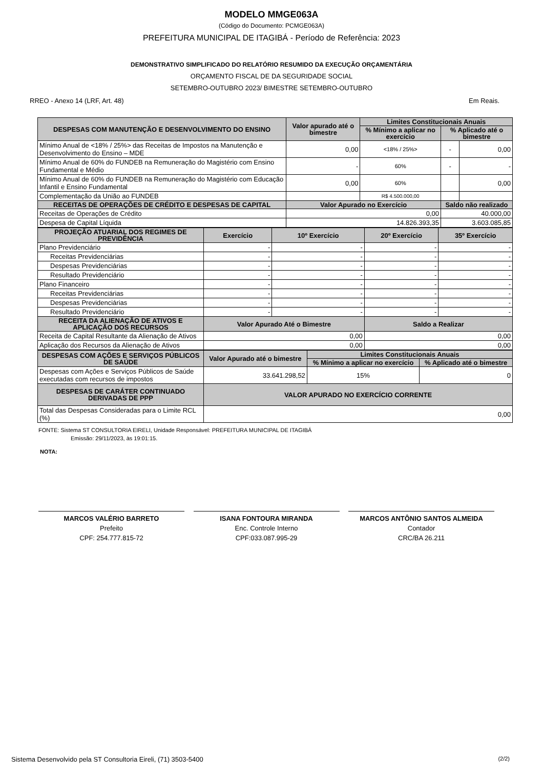MODELO MMGE063A
(Código do Documento: PCMGE063A)
PREFEITURA MUNICIPAL DE ITAGIBÁ - Período de Referência: 2023
DEMONSTRATIVO SIMPLIFICADO DO RELATÓRIO RESUMIDO DA EXECUÇÃO ORÇAMENTÁRIA
ORÇAMENTO FISCAL DE DA SEGURIDADE SOCIAL
SETEMBRO-OUTUBRO 2023/ BIMESTRE SETEMBRO-OUTUBRO
RREO - Anexo 14 (LRF, Art. 48) Em Reais.
| DESPESAS COM MANUTENÇÃO E DESENVOLVIMENTO DO ENSINO | Valor apurado até o bimestre | Limites Constitucionais Anuais | | |
| --- | --- | --- | --- | --- |
| | | % Mínimo a aplicar no exercício | % Aplicado até o bimestre | |
| Mínimo Anual de <18% / 25%> das Receitas de Impostos na Manutenção e Desenvolvimento do Ensino – MDE | 0,00 | <18% / 25%> | - | 0,00 |
| Mínimo Anual de 60% do FUNDEB na Remuneração do Magistério com Ensino Fundamental e Médio | - | 60% | - | - |
| Mínimo Anual de 60% do FUNDEB na Remuneração do Magistério com Educação Infantil e Ensino Fundamental | 0,00 | 60% | | 0,00 |
| Complementação da União ao FUNDEB | | R$ 4.500.000,00 | | |
| RECEITAS DE OPERAÇÕES DE CRÉDITO E DESPESAS DE CAPITAL | Valor Apurado no Exercício | | Saldo não realizado | |
| Receitas de Operações de Crédito | 0,00 | | 40.000,00 | |
| Despesa de Capital Líquida | 14.826.393,35 | | 3.603.085,85 | |
| PROJEÇÃO ATUARIAL DOS REGIMES DE PREVIDÊNCIA | Exercício | 10º Exercício | 20º Exercício | 35º Exercício |
| --- | --- | --- | --- | --- |
| Plano Previdenciário | - | - | - | - |
| Receitas Previdenciárias | - | - | - | - |
| Despesas Previdenciárias | - | - | - | - |
| Resultado Previdenciário | - | - | - | - |
| Plano Financeiro | - | - | - | - |
| Receitas Previdenciárias | - | - | - | - |
| Despesas Previdenciárias | - | - | - | - |
| Resultado Previdenciário | - | - | - | - |
| RECEITA DA ALIENAÇÃO DE ATIVOS E APLICAÇÃO DOS RECURSOS | Valor Apurado Até o Bimestre | | Saldo a Realizar | |
| Receita de Capital Resultante da Alienação de Ativos | 0,00 | | 0,00 | |
| Aplicação dos Recursos da Alienação de Ativos | 0,00 | | 0,00 | |
| DESPESAS COM AÇÕES E SERVIÇOS PÚBLICOS DE SAÚDE | Valor Apurado até o bimestre | Limites Constitucionais Anuais | |
| --- | --- | --- | --- |
| | | % Mínimo a aplicar no exercício | % Aplicado até o bimestre |
| Despesas com Ações e Serviços Públicos de Saúde executadas com recursos de impostos | 33.641.298,52 | 15% | 0 |
| DESPESAS DE CARÁTER CONTINUADO DERIVADAS DE PPP | VALOR APURADO NO EXERCÍCIO CORRENTE | | |
| Total das Despesas Consideradas para o Limite RCL (%) | 0,00 | | |
FONTE: Sistema ST CONSULTORIA EIRELI, Unidade Responsável: PREFEITURA MUNICIPAL DE ITAGIBÁ
Emissão: 29/11/2023, às 19:01:15.
NOTA:
MARCOS VALÉRIO BARRETO
Prefeito
CPF: 254.777.815-72
ISANA FONTOURA MIRANDA
Enc. Controle Interno
CPF:033.087.995-29
MARCOS ANTÔNIO SANTOS ALMEIDA
Contador
CRC/BA 26.211
Sistema Desenvolvido pela ST Consultoria Eireli, (71) 3503-5400 (2/2)